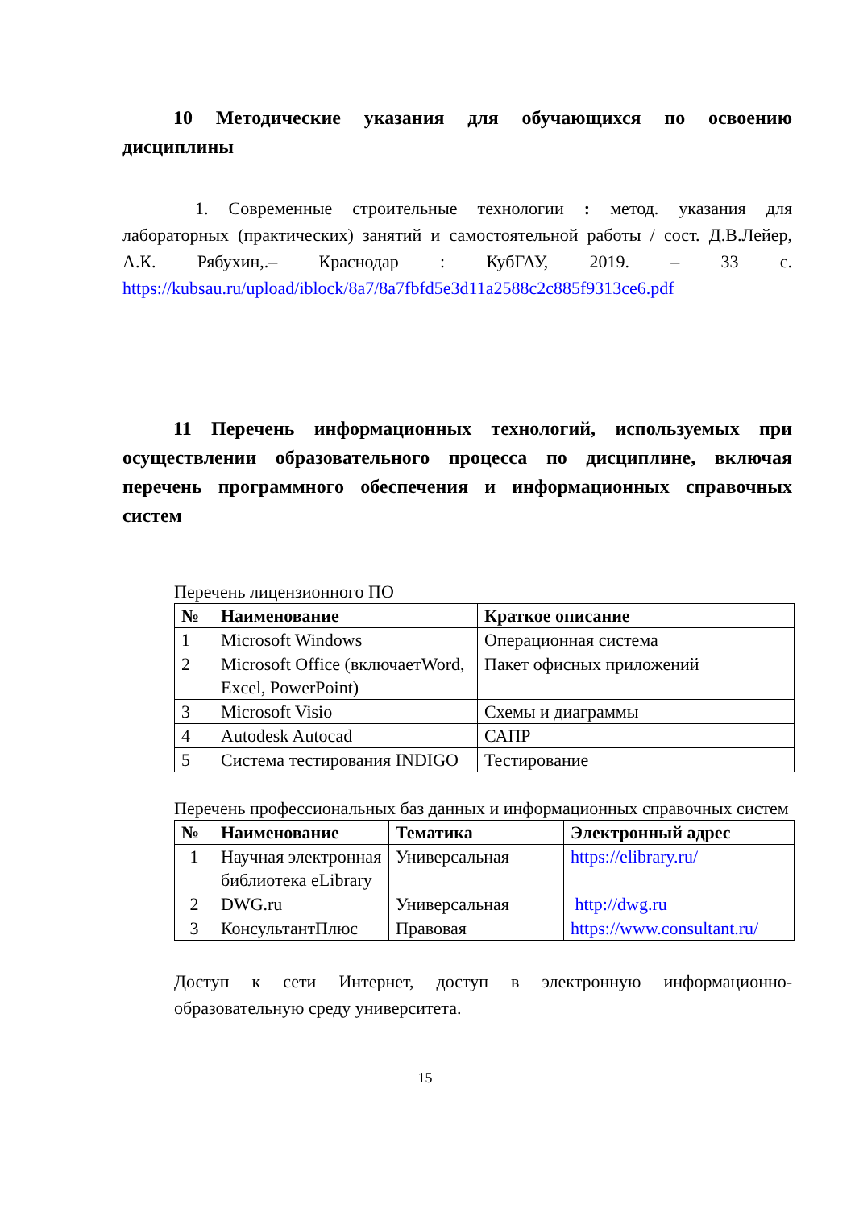10 Методические указания для обучающихся по освоению дисциплины
1. Современные строительные технологии : метод. указания для лабораторных (практических) занятий и самостоятельной работы / сост. Д.В.Лейер, А.К. Рябухин,.– Краснодар : КубГАУ, 2019. – 33 с. https://kubsau.ru/upload/iblock/8a7/8a7fbfd5e3d11a2588c2c885f9313ce6.pdf
11 Перечень информационных технологий, используемых при осуществлении образовательного процесса по дисциплине, включая перечень программного обеспечения и информационных справочных систем
Перечень лицензионного ПО
| № | Наименование | Краткое описание |
| --- | --- | --- |
| 1 | Microsoft Windows | Операционная система |
| 2 | Microsoft Office (включаетWord, Excel, PowerPoint) | Пакет офисных приложений |
| 3 | Microsoft Visio | Схемы и диаграммы |
| 4 | Autodesk Autocad | САПР |
| 5 | Система тестирования INDIGO | Тестирование |
Перечень профессиональных баз данных и информационных справочных систем
| № | Наименование | Тематика | Электронный адрес |
| --- | --- | --- | --- |
| 1 | Научная электронная библиотека eLibrary | Универсальная | https://elibrary.ru/ |
| 2 | DWG.ru | Универсальная | http://dwg.ru |
| 3 | КонсультантПлюс | Правовая | https://www.consultant.ru/ |
Доступ к сети Интернет, доступ в электронную информационно-образовательную среду университета.
15